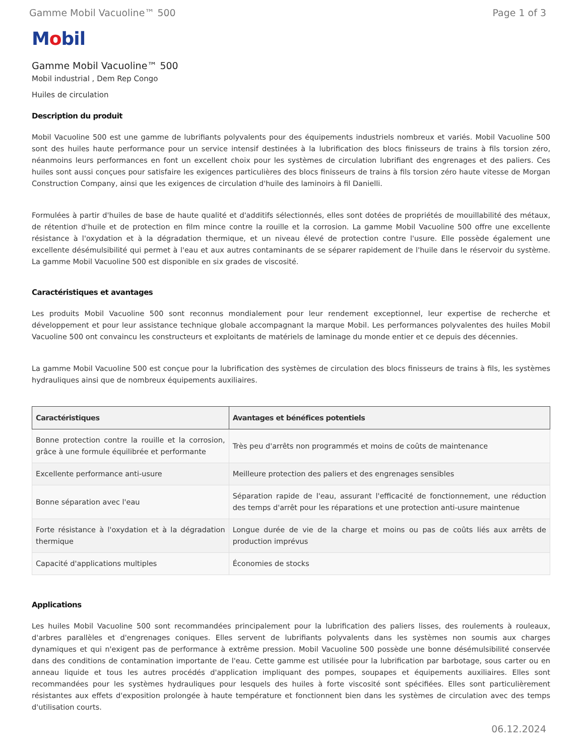Gamme Mobil Vacuoline™ 500 Page 1 of 3
Mobil
Gamme Mobil Vacuoline™ 500
Mobil industrial , Dem Rep Congo
Huiles de circulation
Description du produit
Mobil Vacuoline 500 est une gamme de lubrifiants polyvalents pour des équipements industriels nombreux et variés. Mobil Vacuoline 500 sont des huiles haute performance pour un service intensif destinées à la lubrification des blocs finisseurs de trains à fils torsion zéro, néanmoins leurs performances en font un excellent choix pour les systèmes de circulation lubrifiant des engrenages et des paliers. Ces huiles sont aussi conçues pour satisfaire les exigences particulières des blocs finisseurs de trains à fils torsion zéro haute vitesse de Morgan Construction Company, ainsi que les exigences de circulation d'huile des laminoirs à fil Danielli.
Formulées à partir d'huiles de base de haute qualité et d'additifs sélectionnés, elles sont dotées de propriétés de mouillabilité des métaux, de rétention d'huile et de protection en film mince contre la rouille et la corrosion. La gamme Mobil Vacuoline 500 offre une excellente résistance à l'oxydation et à la dégradation thermique, et un niveau élevé de protection contre l'usure. Elle possède également une excellente désémulsibilité qui permet à l'eau et aux autres contaminants de se séparer rapidement de l'huile dans le réservoir du système. La gamme Mobil Vacuoline 500 est disponible en six grades de viscosité.
Caractéristiques et avantages
Les produits Mobil Vacuoline 500 sont reconnus mondialement pour leur rendement exceptionnel, leur expertise de recherche et développement et pour leur assistance technique globale accompagnant la marque Mobil. Les performances polyvalentes des huiles Mobil Vacuoline 500 ont convaincu les constructeurs et exploitants de matériels de laminage du monde entier et ce depuis des décennies.
La gamme Mobil Vacuoline 500 est conçue pour la lubrification des systèmes de circulation des blocs finisseurs de trains à fils, les systèmes hydrauliques ainsi que de nombreux équipements auxiliaires.
| Caractéristiques | Avantages et bénéfices potentiels |
| --- | --- |
| Bonne protection contre la rouille et la corrosion, grâce à une formule équilibrée et performante | Très peu d'arrêts non programmés et moins de coûts de maintenance |
| Excellente performance anti-usure | Meilleure protection des paliers et des engrenages sensibles |
| Bonne séparation avec l'eau | Séparation rapide de l'eau, assurant l'efficacité de fonctionnement, une réduction des temps d'arrêt pour les réparations et une protection anti-usure maintenue |
| Forte résistance à l'oxydation et à la dégradation thermique | Longue durée de vie de la charge et moins ou pas de coûts liés aux arrêts de production imprévus |
| Capacité d'applications multiples | Économies de stocks |
Applications
Les huiles Mobil Vacuoline 500 sont recommandées principalement pour la lubrification des paliers lisses, des roulements à rouleaux, d'arbres parallèles et d'engrenages coniques. Elles servent de lubrifiants polyvalents dans les systèmes non soumis aux charges dynamiques et qui n'exigent pas de performance à extrême pression. Mobil Vacuoline 500 possède une bonne désémulsibilité conservée dans des conditions de contamination importante de l'eau. Cette gamme est utilisée pour la lubrification par barbotage, sous carter ou en anneau liquide et tous les autres procédés d'application impliquant des pompes, soupapes et équipements auxiliaires. Elles sont recommandées pour les systèmes hydrauliques pour lesquels des huiles à forte viscosité sont spécifiées. Elles sont particulièrement résistantes aux effets d'exposition prolongée à haute température et fonctionnent bien dans les systèmes de circulation avec des temps d'utilisation courts.
06.12.2024